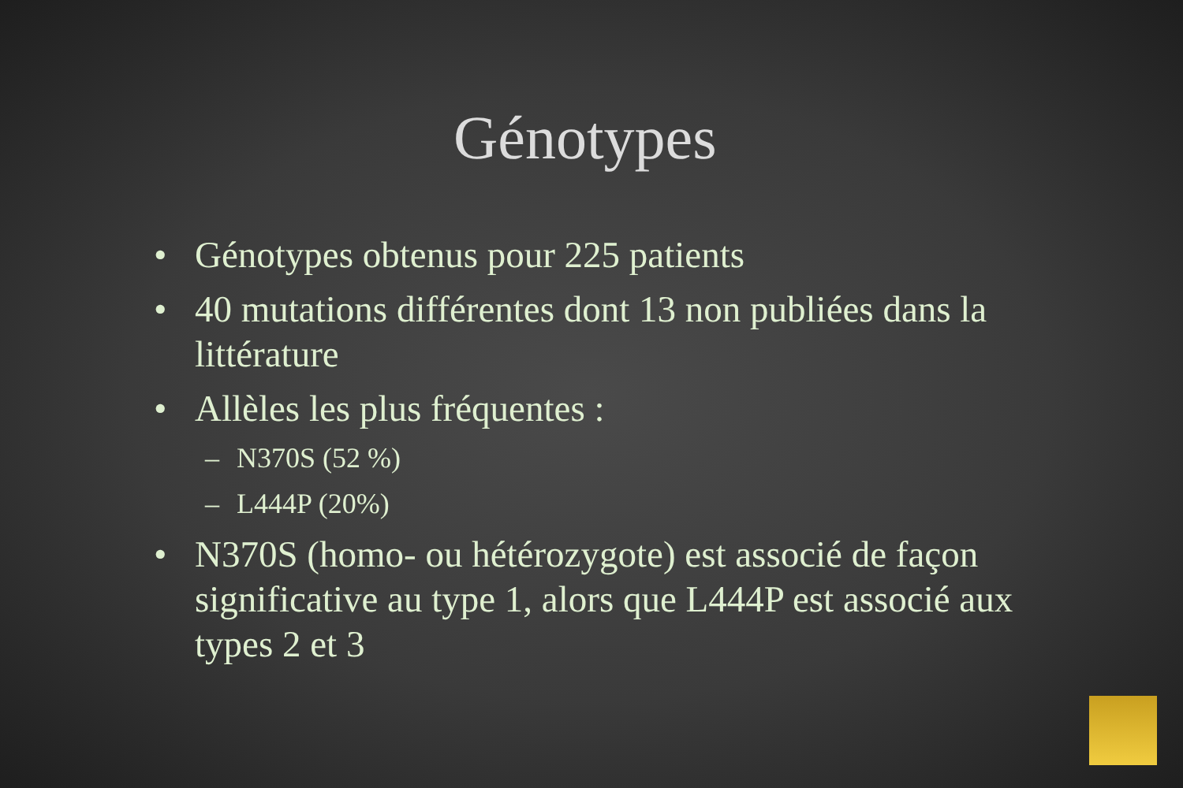Génotypes
• Génotypes obtenus pour 225 patients
• 40 mutations différentes dont 13 non publiées dans la littérature
• Allèles les plus fréquentes :
– N370S (52 %)
– L444P (20%)
• N370S (homo- ou hétérozygote) est associé de façon significative au type 1, alors que L444P est associé aux types 2 et 3